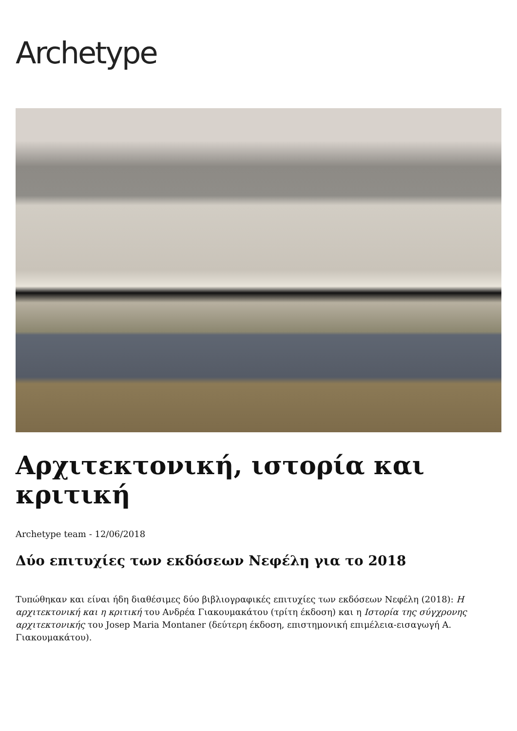Archetype
Αρχιτεκτονική, ιστορία και κριτική
Archetype team - 12/06/2018
Δύο επιτυχίες των εκδόσεων Νεφέλη για το 2018
Τυπώθηκαν και είναι ήδη διαθέσιμες δύο βιβλιογραφικές επιτυχίες των εκδόσεων Νεφέλη (2018): Η αρχιτεκτονική και η κριτική του Ανδρέα Γιακουμακάτου (τρίτη έκδοση) και η Ιστορία της σύγχρονης αρχιτεκτονικής του Josep Maria Montaner (δεύτερη έκδοση, επιστημονική επιμέλεια-εισαγωγή Α. Γιακουμακάτου).